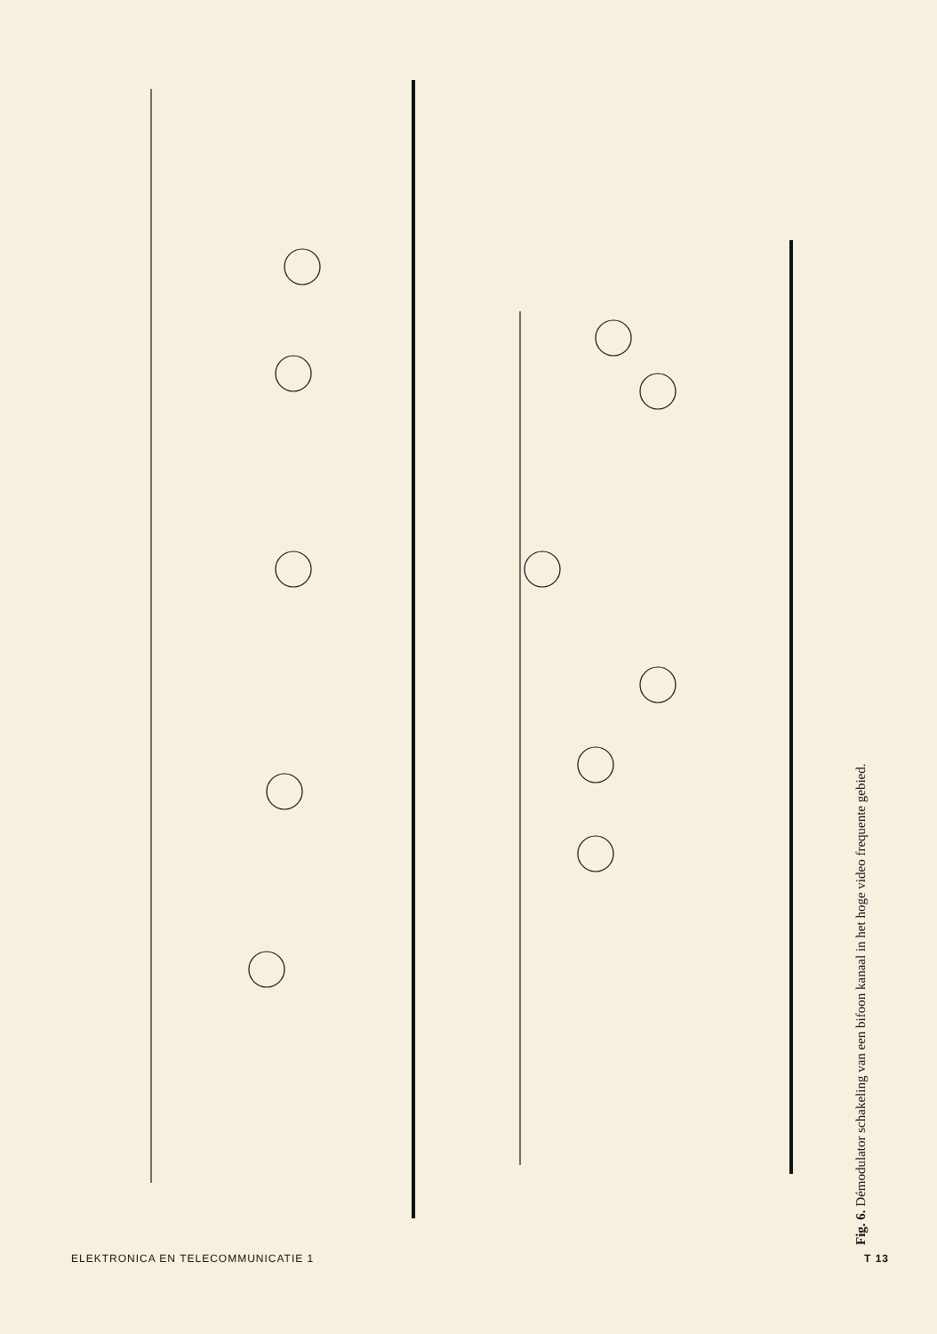Fig. 6. Démodulator schakeling van een bifoon kanaal in het hoge video frequente gebied.
ELEKTRONICA EN TELECOMMUNICATIE 1 T 13